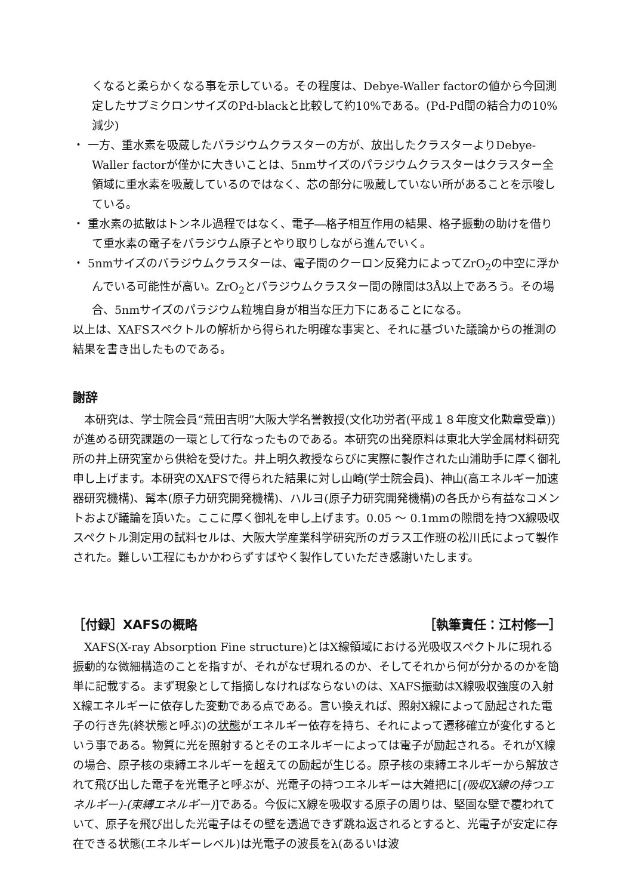くなると柔らかくなる事を示している。その程度は、Debye-Waller factorの値から今回測定したサブミクロンサイズのPd-blackと比較して約10%である。(Pd-Pd間の結合力の10%減少)
・ 一方、重水素を吸蔵したパラジウムクラスターの方が、放出したクラスターよりDebye-Waller factorが僅かに大きいことは、5nmサイズのパラジウムクラスターはクラスター全領域に重水素を吸蔵しているのではなく、芯の部分に吸蔵していない所があることを示唆している。
・ 重水素の拡散はトンネル過程ではなく、電子―格子相互作用の結果、格子振動の助けを借りて重水素の電子をパラジウム原子とやり取りしながら進んでいく。
・ 5nmサイズのパラジウムクラスターは、電子間のクーロン反発力によってZrO<sub>2</sub>の中空に浮かんでいる可能性が高い。ZrO<sub>2</sub>とパラジウムクラスター間の隙間は3Å以上であろう。その場合、5nmサイズのパラジウム粒塊自身が相当な圧力下にあることになる。
以上は、XAFSスペクトルの解析から得られた明確な事実と、それに基づいた議論からの推測の結果を書き出したものである。
謝辞
　本研究は、学士院会員“荒田吉明”大阪大学名誉教授(文化功労者(平成１８年度文化勲章受章))が進める研究課題の一環として行なったものである。本研究の出発原料は東北大学金属材料研究所の井上研究室から供給を受けた。井上明久教授ならびに実際に製作された山浦助手に厚く御礼申し上げます。本研究のXAFSで得られた結果に対し山崎(学士院会員)、神山(高エネルギー加速器研究機構)、髯本(原子力研究開発機構)、ハルヨ(原子力研究開発機構)の各氏から有益なコメントおよび議論を頂いた。ここに厚く御礼を申し上げます。0.05 ～ 0.1mmの隙間を持つX線吸収スペクトル測定用の試料セルは、大阪大学産業科学研究所のガラス工作班の松川氏によって製作された。難しい工程にもかかわらずすばやく製作していただき感謝いたします。
［付録］XAFSの概略 ［執筆責任：江村修一］
　XAFS(X-ray Absorption Fine structure)とはX線領域における光吸収スペクトルに現れる振動的な微細構造のことを指すが、それがなぜ現れるのか、そしてそれから何が分かるのかを簡単に記載する。まず現象として指摘しなければならないのは、XAFS振動はX線吸収強度の入射X線エネルギーに依存した変動である点である。言い換えれば、照射X線によって励起された電子の行き先(終状態と呼ぶ)の状態がエネルギー依存を持ち、それによって遷移確立が変化するという事である。物質に光を照射するとそのエネルギーによっては電子が励起される。それがX線の場合、原子核の束縛エネルギーを超えての励起が生じる。原子核の束縛エネルギーから解放されて飛び出した電子を光電子と呼ぶが、光電子の持つエネルギーは大雑把に[(吸収X線の持つエネルギー)-(束縛エネルギー)]である。今仮にX線を吸収する原子の周りは、堅固な壁で覆われていて、原子を飛び出した光電子はその壁を透過できず跳ね返されるとすると、光電子が安定に存在できる状態(エネルギーレベル)は光電子の波長をλ(あるいは波